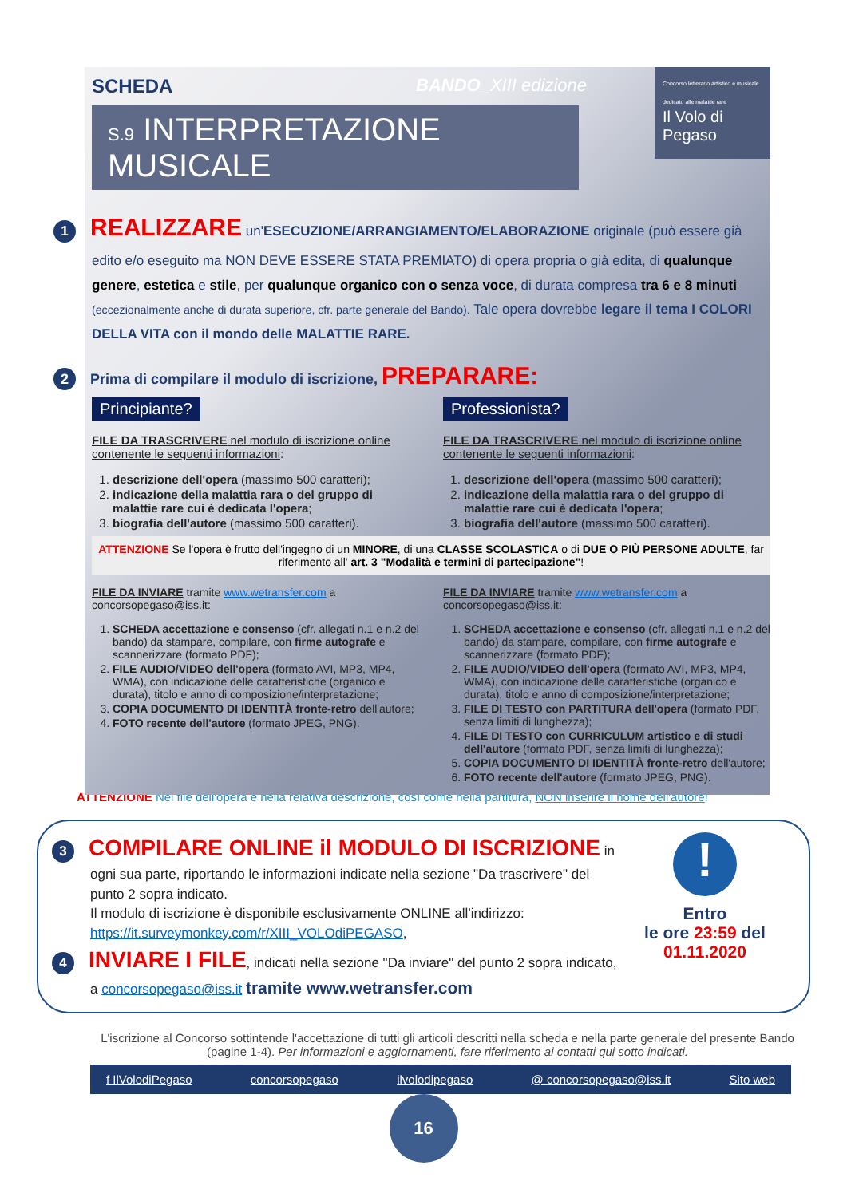SCHEDA BANDO_XIII edizione
S.9 INTERPRETAZIONE MUSICALE
Concorso letterario artistico e musicale dedicato alle malattie rare
Il Volo di Pegaso
1 REALIZZARE un'ESECUZIONE/ARRANGIAMENTO/ELABORAZIONE originale (può essere già edito e/o eseguito ma NON DEVE ESSERE STATA PREMIATO) di opera propria o già edita, di qualunque genere, estetica e stile, per qualunque organico con o senza voce, di durata compresa tra 6 e 8 minuti (eccezionalmente anche di durata superiore, cfr. parte generale del Bando). Tale opera dovrebbe legare il tema I COLORI DELLA VITA con il mondo delle MALATTIE RARE.
2 Prima di compilare il modulo di iscrizione, PREPARARE:
Principiante?
FILE DA TRASCRIVERE nel modulo di iscrizione online contenente le seguenti informazioni:
1. descrizione dell'opera (massimo 500 caratteri);
2. indicazione della malattia rara o del gruppo di malattie rare cui è dedicata l'opera;
3. biografia dell'autore (massimo 500 caratteri).
Professionista?
FILE DA TRASCRIVERE nel modulo di iscrizione online contenente le seguenti informazioni:
1. descrizione dell'opera (massimo 500 caratteri);
2. indicazione della malattia rara o del gruppo di malattie rare cui è dedicata l'opera;
3. biografia dell'autore (massimo 500 caratteri).
ATTENZIONE Se l'opera è frutto dell'ingegno di un MINORE, di una CLASSE SCOLASTICA o di DUE O PIÙ PERSONE ADULTE, far riferimento all' art. 3 "Modalità e termini di partecipazione"!
FILE DA INVIARE tramite www.wetransfer.com a concorsopegaso@iss.it:
1. SCHEDA accettazione e consenso (cfr. allegati n.1 e n.2 del bando) da stampare, compilare, con firme autografe e scannerizzare (formato PDF);
2. FILE AUDIO/VIDEO dell'opera (formato AVI, MP3, MP4, WMA), con indicazione delle caratteristiche (organico e durata), titolo e anno di composizione/interpretazione;
3. COPIA DOCUMENTO DI IDENTITÀ fronte-retro dell'autore;
4. FOTO recente dell'autore (formato JPEG, PNG).
FILE DA INVIARE tramite www.wetransfer.com a concorsopegaso@iss.it:
1. SCHEDA accettazione e consenso (cfr. allegati n.1 e n.2 del bando) da stampare, compilare, con firme autografe e scannerizzare (formato PDF);
2. FILE AUDIO/VIDEO dell'opera (formato AVI, MP3, MP4, WMA), con indicazione delle caratteristiche (organico e durata), titolo e anno di composizione/interpretazione;
3. FILE DI TESTO con PARTITURA dell'opera (formato PDF, senza limiti di lunghezza);
4. FILE DI TESTO con CURRICULUM artistico e di studi dell'autore (formato PDF, senza limiti di lunghezza);
5. COPIA DOCUMENTO DI IDENTITÀ fronte-retro dell'autore;
6. FOTO recente dell'autore (formato JPEG, PNG).
ATTENZIONE Nel file dell'opera e nella relativa descrizione, così come nella partitura, NON inserire il nome dell'autore!
3 COMPILARE ONLINE il MODULO DI ISCRIZIONE in ogni sua parte, riportando le informazioni indicate nella sezione "Da trascrivere" del punto 2 sopra indicato.
Il modulo di iscrizione è disponibile esclusivamente ONLINE all'indirizzo: https://it.surveymonkey.com/r/XIII_VOLOdiPEGASO,
4 INVIARE I FILE, indicati nella sezione "Da inviare" del punto 2 sopra indicato, a concorsopegaso@iss.it tramite www.wetransfer.com
!
Entro
le ore 23:59 del
01.11.2020
L'iscrizione al Concorso sottintende l'accettazione di tutti gli articoli descritti nella scheda e nella parte generale del presente Bando (pagine 1-4). Per informazioni e aggiornamenti, fare riferimento ai contatti qui sotto indicati.
f IlVolodiPegaso concorsopegaso ilvolodipegaso @ concorsopegaso@iss.it Sito web
16